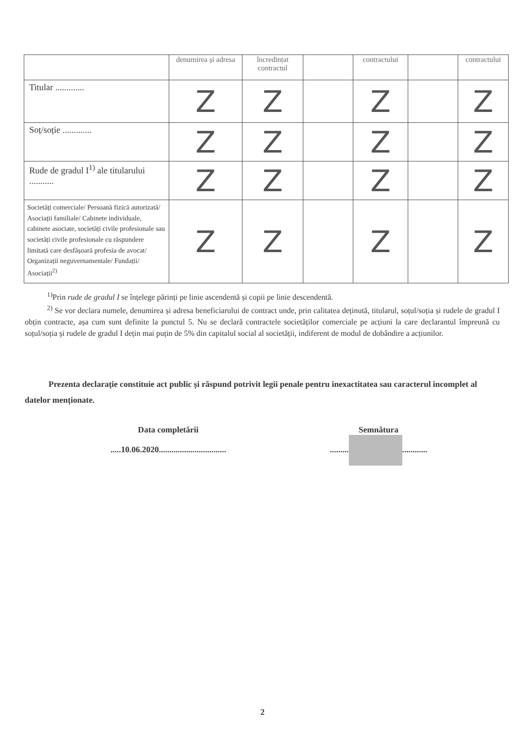| | denumirea și adresa | încredințat contractul | | contractului | | contractului |
| --- | --- | --- | --- | --- | --- | --- |
| Titular ............. | Z | Z | | Z | | Z |
| Soț/soție ............. | Z | Z | | Z | | Z |
| Rude de gradul I<sup>1)</sup> ale titularului ........... | Z | Z | | Z | | Z |
| Societăți comerciale/ Persoană fizică autorizată/ Asociații familiale/ Cabinete individuale, cabinete asociate, societăți civile profesionale sau societăți civile profesionale cu răspundere limitată care desfășoară profesia de avocat/ Organizații neguvernamentale/ Fundații/ Asociații<sup>2)</sup> | Z | Z | | Z | | Z |
<sup>1)</sup> Prin rude de gradul I se înțelege părinți pe linie ascendentă și copii pe linie descendentă.
<sup>2)</sup> Se vor declara numele, denumirea și adresa beneficiarului de contract unde, prin calitatea deținută, titularul, soțul/soția și rudele de gradul I obțin contracte, așa cum sunt definite la punctul 5. Nu se declară contractele societăților comerciale pe acțiuni la care declarantul împreună cu soțul/soția și rudele de gradul I dețin mai puțin de 5% din capitalul social al societății, indiferent de modul de dobândire a acțiunilor.
Prezenta declarație constituie act public și răspund potrivit legii penale pentru inexactitatea sau caracterul incomplet al datelor menționate.
Data completării
.....10.06.2020................................
Semnătura
......... ............
2